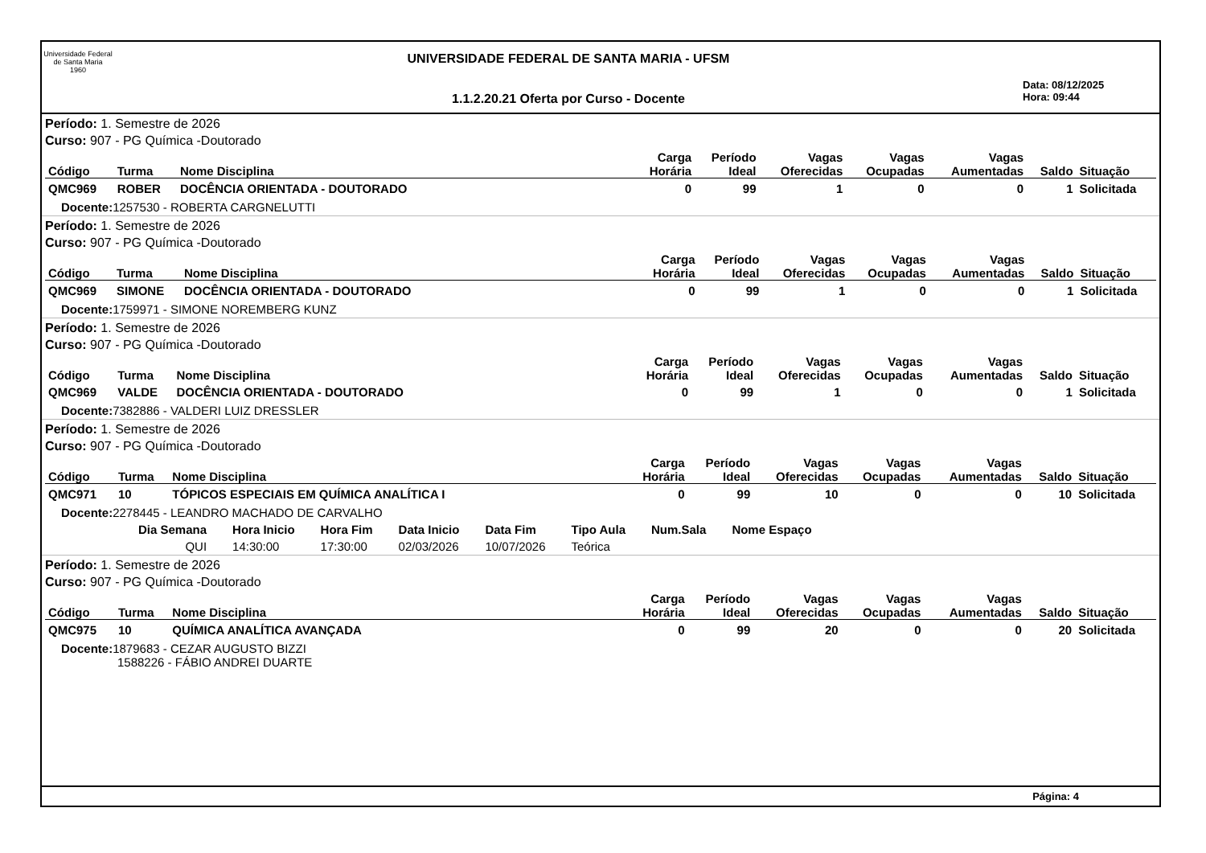Universidade Federal de Santa Maria
1960
UNIVERSIDADE FEDERAL DE SANTA MARIA - UFSM
1.1.2.20.21 Oferta por Curso - Docente
Data: 08/12/2025
Hora: 09:44
Período: 1. Semestre de 2026
Curso: 907 - PG Química -Doutorado
| Código | Turma | Nome Disciplina | Carga Horária | Período Ideal | Vagas Oferecidas | Vagas Ocupadas | Vagas Aumentadas | Saldo | Situação |
| --- | --- | --- | --- | --- | --- | --- | --- | --- | --- |
| QMC969 | ROBER | DOCÊNCIA ORIENTADA - DOUTORADO | 0 | 99 | 1 | 0 | 0 | 1 | Solicitada |
Docente: 1257530 - ROBERTA CARGNELUTTI
Período: 1. Semestre de 2026
Curso: 907 - PG Química -Doutorado
| Código | Turma | Nome Disciplina | Carga Horária | Período Ideal | Vagas Oferecidas | Vagas Ocupadas | Vagas Aumentadas | Saldo | Situação |
| --- | --- | --- | --- | --- | --- | --- | --- | --- | --- |
| QMC969 | SIMONE | DOCÊNCIA ORIENTADA - DOUTORADO | 0 | 99 | 1 | 0 | 0 | 1 | Solicitada |
Docente: 1759971 - SIMONE NOREMBERG KUNZ
Período: 1. Semestre de 2026
Curso: 907 - PG Química -Doutorado
| Código | Turma | Nome Disciplina | Carga Horária | Período Ideal | Vagas Oferecidas | Vagas Ocupadas | Vagas Aumentadas | Saldo | Situação |
| --- | --- | --- | --- | --- | --- | --- | --- | --- | --- |
| QMC969 | VALDE | DOCÊNCIA ORIENTADA - DOUTORADO | 0 | 99 | 1 | 0 | 0 | 1 | Solicitada |
Docente: 7382886 - VALDERI LUIZ DRESSLER
Período: 1. Semestre de 2026
Curso: 907 - PG Química -Doutorado
| Código | Turma | Nome Disciplina | Carga Horária | Período Ideal | Vagas Oferecidas | Vagas Ocupadas | Vagas Aumentadas | Saldo | Situação |
| --- | --- | --- | --- | --- | --- | --- | --- | --- | --- |
| QMC971 | 10 | TÓPICOS ESPECIAIS EM QUÍMICA ANALÍTICA I | 0 | 99 | 10 | 0 | 0 | 10 | Solicitada |
Docente: 2278445 - LEANDRO MACHADO DE CARVALHO
| Dia Semana | Hora Inicio | Hora Fim | Data Inicio | Data Fim | Tipo Aula | Num.Sala | Nome Espaço |
| --- | --- | --- | --- | --- | --- | --- | --- |
| QUI | 14:30:00 | 17:30:00 | 02/03/2026 | 10/07/2026 | Teórica | | |
Período: 1. Semestre de 2026
Curso: 907 - PG Química -Doutorado
| Código | Turma | Nome Disciplina | Carga Horária | Período Ideal | Vagas Oferecidas | Vagas Ocupadas | Vagas Aumentadas | Saldo | Situação |
| --- | --- | --- | --- | --- | --- | --- | --- | --- | --- |
| QMC975 | 10 | QUÍMICA ANALÍTICA AVANÇADA | 0 | 99 | 20 | 0 | 0 | 20 | Solicitada |
Docente: 1879683 - CEZAR AUGUSTO BIZZI
1588226 - FÁBIO ANDREI DUARTE
Página: 4